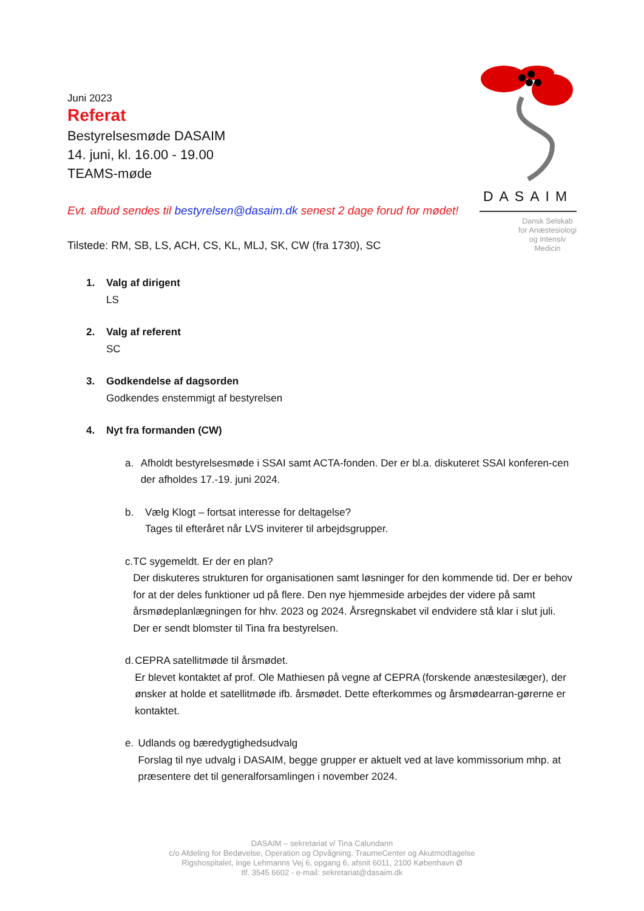Juni 2023
Referat
Bestyrelsesmøde DASAIM
14. juni, kl. 16.00 - 19.00
TEAMS-møde
DASAIM
Dansk Selskab
for Anæstesiologi
og Intensiv Medicin
Evt. afbud sendes til bestyrelsen@dasaim.dk senest 2 dage forud for mødet!
Tilstede: RM, SB, LS, ACH, CS, KL, MLJ, SK, CW (fra 1730), SC
1. Valg af dirigent
LS
2. Valg af referent
SC
3. Godkendelse af dagsorden
Godkendes enstemmigt af bestyrelsen
4. Nyt fra formanden (CW)
a. Afholdt bestyrelsesmøde i SSAI samt ACTA-fonden. Der er bl.a. diskuteret SSAI konferen-cen der afholdes 17.-19. juni 2024.
b. Vælg Klogt – fortsat interesse for deltagelse?
Tages til efteråret når LVS inviterer til arbejdsgrupper.
c. TC sygemeldt. Er der en plan?
Der diskuteres strukturen for organisationen samt løsninger for den kommende tid. Der er behov for at der deles funktioner ud på flere. Den nye hjemmeside arbejdes der videre på samt årsmødeplanlægningen for hhv. 2023 og 2024. Årsregnskabet vil endvidere stå klar i slut juli.
Der er sendt blomster til Tina fra bestyrelsen.
d. CEPRA satellitmøde til årsmødet.
Er blevet kontaktet af prof. Ole Mathiesen på vegne af CEPRA (forskende anæstesilæger), der ønsker at holde et satellitmøde ifb. årsmødet. Dette efterkommes og årsmødearran-gørerne er kontaktet.
e. Udlands og bæredygtighedsudvalg
Forslag til nye udvalg i DASAIM, begge grupper er aktuelt ved at lave kommissorium mhp. at præsentere det til generalforsamlingen i november 2024.
DASAIM – sekretariat v/ Tina Calundann
c/o Afdeling for Bedøvelse, Operation og Opvågning. TraumeCenter og Akutmodtagelse
Rigshospitalet, Inge Lehmanns Vej 6, opgang 6, afsnit 6011, 2100 København Ø
tlf. 3545 6602 - e-mail: sekretariat@dasaim.dk